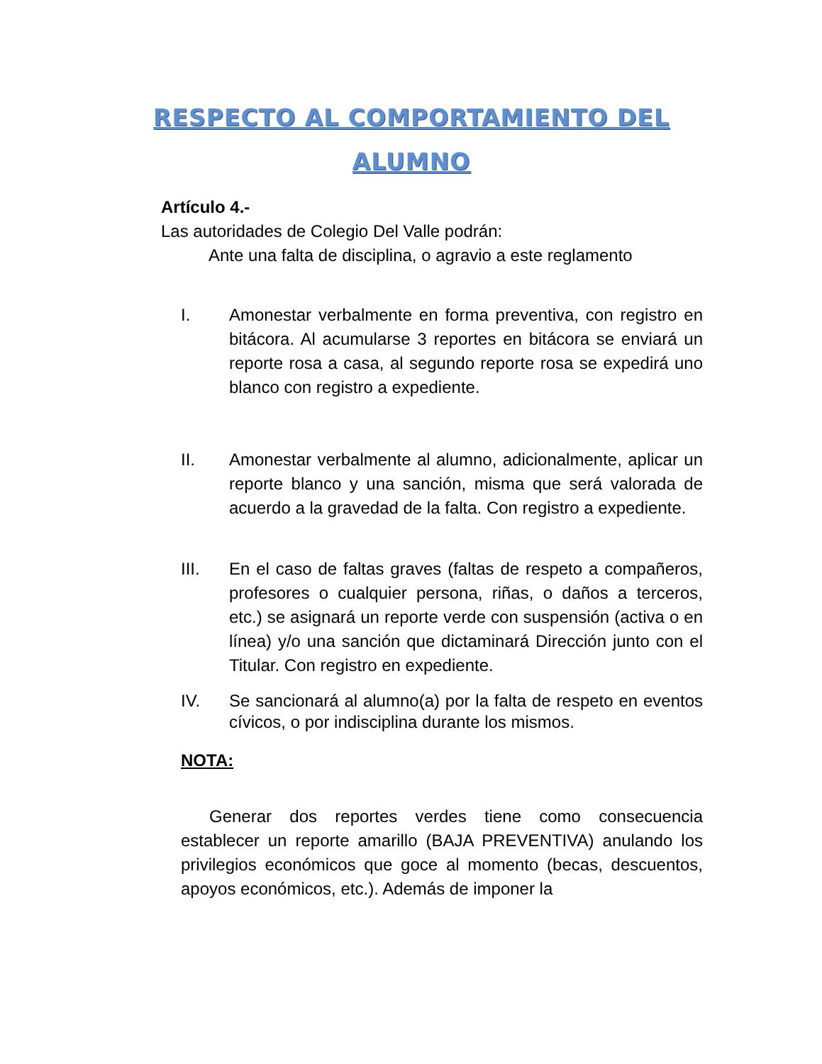RESPECTO AL COMPORTAMIENTO DEL ALUMNO
Artículo 4.-
Las autoridades de Colegio Del Valle podrán:
Ante una falta de disciplina, o agravio a este reglamento
I. Amonestar verbalmente en forma preventiva, con registro en bitácora. Al acumularse 3 reportes en bitácora se enviará un reporte rosa a casa, al segundo reporte rosa se expedirá uno blanco con registro a expediente.
II. Amonestar verbalmente al alumno, adicionalmente, aplicar un reporte blanco y una sanción, misma que será valorada de acuerdo a la gravedad de la falta. Con registro a expediente.
III. En el caso de faltas graves (faltas de respeto a compañeros, profesores o cualquier persona, riñas, o daños a terceros, etc.) se asignará un reporte verde con suspensión (activa o en línea) y/o una sanción que dictaminará Dirección junto con el Titular. Con registro en expediente.
IV. Se sancionará al alumno(a) por la falta de respeto en eventos cívicos, o por indisciplina durante los mismos.
NOTA:
Generar dos reportes verdes tiene como consecuencia establecer un reporte amarillo (BAJA PREVENTIVA) anulando los privilegios económicos que goce al momento (becas, descuentos, apoyos económicos, etc.). Además de imponer la